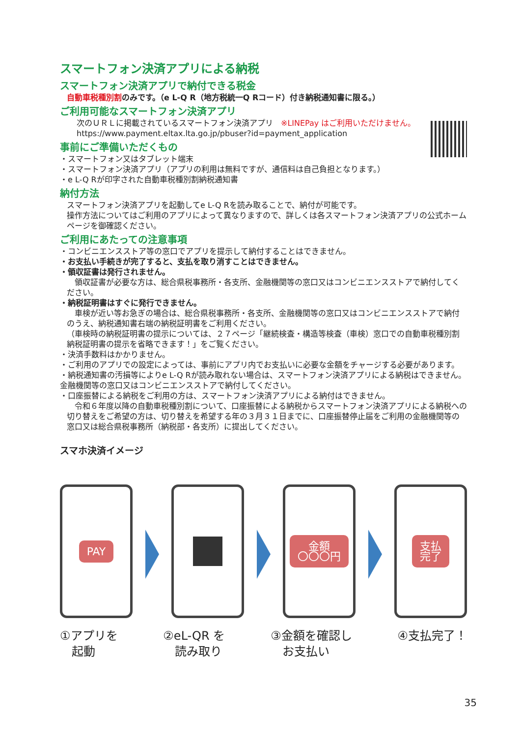スマートフォン決済アプリによる納税
スマートフォン決済アプリで納付できる税金
自動車税種別割のみです。（e L-Q R（地方税統一Q Rコード）付き納税通知書に限る。）
ご利用可能なスマートフォン決済アプリ
次のＵＲＬに掲載されているスマートフォン決済アプリ　※LINEPay はご利用いただけません。
https://www.payment.eltax.lta.go.jp/pbuser?id=payment_application
事前にご準備いただくもの
・スマートフォン又はタブレット端末
・スマートフォン決済アプリ（アプリの利用は無料ですが、通信料は自己負担となります。）
・e L-Q Rが印字された自動車税種別割納税通知書
納付方法
スマートフォン決済アプリを起動してe L-Q Rを読み取ることで、納付が可能です。
操作方法についてはご利用のアプリによって異なりますので、詳しくは各スマートフォン決済アプリの公式ホームページを御確認ください。
ご利用にあたっての注意事項
・コンビニエンスストア等の窓口でアプリを提示して納付することはできません。
・お支払い手続きが完了すると、支払を取り消すことはできません。
・領収証書は発行されません。
　領収証書が必要な方は、総合県税事務所・各支所、金融機関等の窓口又はコンビニエンスストアで納付してください。
・納税証明書はすぐに発行できません。
　車検が近い等お急ぎの場合は、総合県税事務所・各支所、金融機関等の窓口又はコンビニエンスストアで納付のうえ、納税通知書右端の納税証明書をご利用ください。
（車検時の納税証明書の提示については、２７ページ「継続検査・構造等検査（車検）窓口での自動車税種別割納税証明書の提示を省略できます！」をご覧ください。
・決済手数料はかかりません。
・ご利用のアプリでの設定によっては、事前にアプリ内でお支払いに必要な金額をチャージする必要があります。
・納税通知書の汚損等によりe L-Q Rが読み取れない場合は、スマートフォン決済アプリによる納税はできません。金融機関等の窓口又はコンビニエンスストアで納付してください。
・口座振替による納税をご利用の方は、スマートフォン決済アプリによる納付はできません。
　令和６年度以降の自動車税種別割について、口座振替による納税からスマートフォン決済アプリによる納税への切り替えをご希望の方は、切り替えを希望する年の３月３１日までに、口座振替停止届をご利用の金融機関等の窓口又は総合県税事務所（納税部・各支所）に提出してください。
スマホ決済イメージ
PAY
金額
〇〇〇円
支払
完了
①アプリを
　起動
②eL-QR を
　読み取り
③金額を確認し
　お支払い
④支払完了！
35